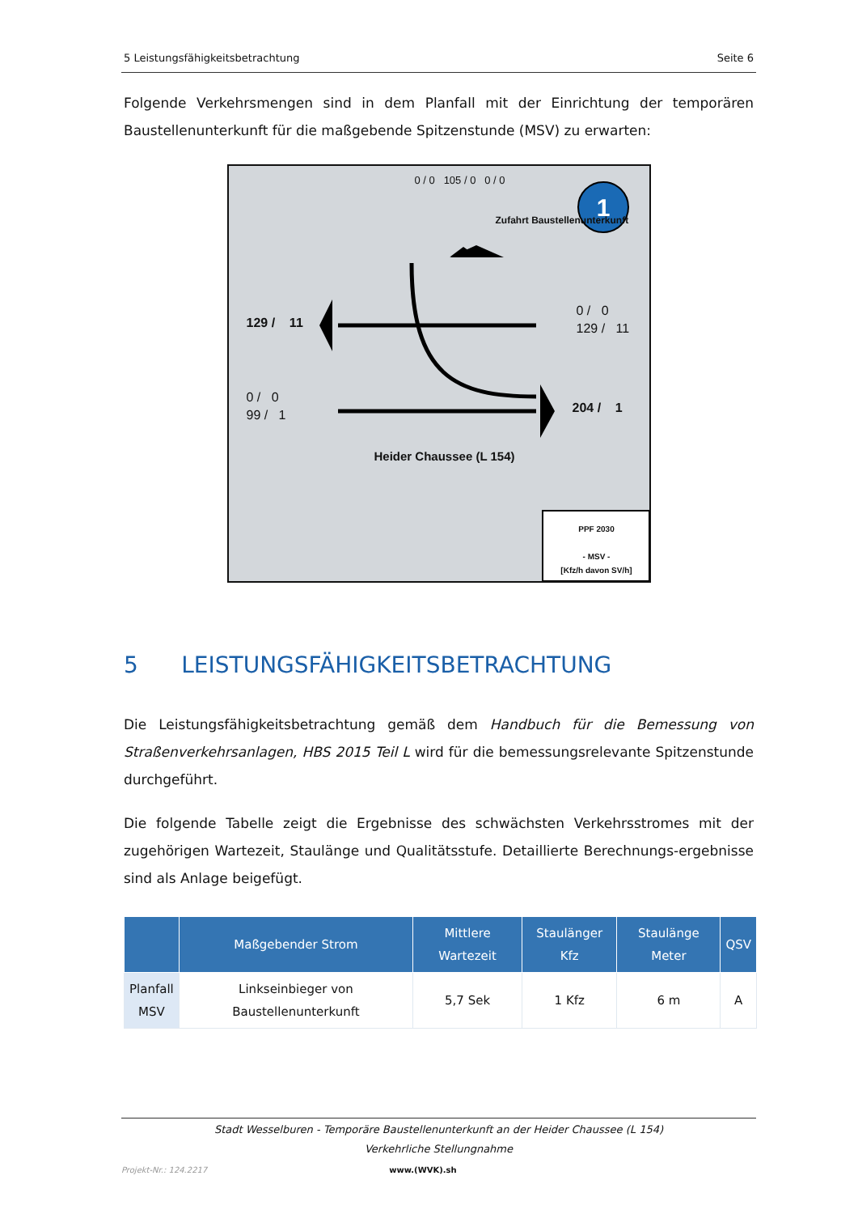5 Leistungsfähigkeitsbetrachtung Seite 6
Folgende Verkehrsmengen sind in dem Planfall mit der Einrichtung der temporären Baustellenunterkunft für die maßgebende Spitzenstunde (MSV) zu erwarten:
1
129 / 11
0 / 0
129 / 11
0 / 0
99 / 1
204 / 1
Heider Chaussee (L 154)
0 / 0 105 / 0 0 / 0
Zufahrt Baustellenunterkunft
PPF 2030
- MSV -
[Kfz/h davon SV/h]
5 LEISTUNGSFÄHIGKEITSBETRACHTUNG
Die Leistungsfähigkeitsbetrachtung gemäß dem Handbuch für die Bemessung von Straßenverkehrsanlagen, HBS 2015 Teil L wird für die bemessungsrelevante Spitzenstunde durchgeführt.
Die folgende Tabelle zeigt die Ergebnisse des schwächsten Verkehrsstromes mit der zugehörigen Wartezeit, Staulänge und Qualitätsstufe. Detaillierte Berechnungs-ergebnisse sind als Anlage beigefügt.
| | Maßgebender Strom | Mittlere Wartezeit | Staulänger Kfz | Staulänge Meter | QSV |
| --- | --- | --- | --- | --- | --- |
| Planfall MSV | Linkseinbieger von Baustellenunterkunft | 5,7 Sek | 1 Kfz | 6 m | A |
Stadt Wesselburen - Temporäre Baustellenunterkunft an der Heider Chaussee (L 154)
Verkehrliche Stellungnahme
Projekt-Nr.: 124.2217 www.(WVK).sh